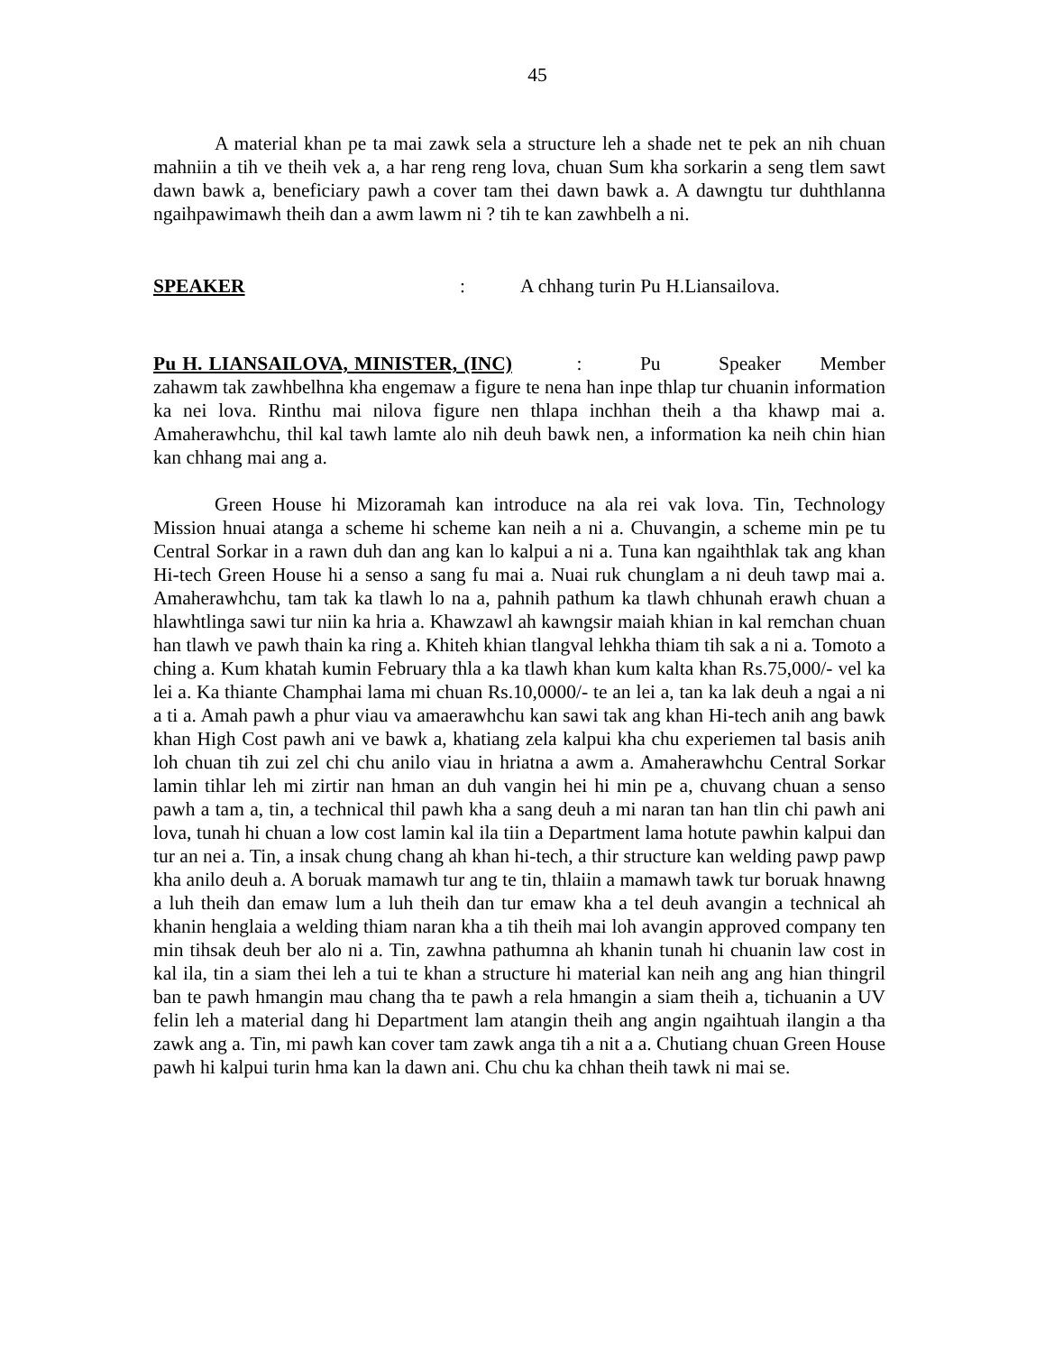45
A material khan pe ta mai zawk sela a structure leh a shade net te pek an nih chuan mahniin a tih ve theih vek a, a har reng reng lova, chuan Sum kha sorkarin a seng tlem sawt dawn bawk a, beneficiary pawh a cover tam thei dawn bawk a. A dawngtu tur duhthlanna ngaihpawimawh theih dan a awm lawm ni ? tih te kan zawhbelh a ni.
SPEAKER: A chhang turin Pu H.Liansailova.
Pu H. LIANSAILOVA, MINISTER, (INC) : Pu Speaker Member zahawm tak zawhbelhna kha engemaw a figure te nena han inpe thlap tur chuanin information ka nei lova. Rinthu mai nilova figure nen thlapa inchhan theih a tha khawp mai a. Amaherawhchu, thil kal tawh lamte alo nih deuh bawk nen, a information ka neih chin hian kan chhang mai ang a.
Green House hi Mizoramah kan introduce na ala rei vak lova. Tin, Technology Mission hnuai atanga a scheme hi scheme kan neih a ni a. Chuvangin, a scheme min pe tu Central Sorkar in a rawn duh dan ang kan lo kalpui a ni a. Tuna kan ngaihthlak tak ang khan Hi-tech Green House hi a senso a sang fu mai a. Nuai ruk chunglam a ni deuh tawp mai a. Amaherawhchu, tam tak ka tlawh lo na a, pahnih pathum ka tlawh chhunah erawh chuan a hlawhtlinga sawi tur niin ka hria a. Khawzawl ah kawngsir maiah khian in kal remchan chuan han tlawh ve pawh thain ka ring a. Khiteh khian tlangval lehkha thiam tih sak a ni a. Tomoto a ching a. Kum khatah kumin February thla a ka tlawh khan kum kalta khan Rs.75,000/- vel ka lei a. Ka thiante Champhai lama mi chuan Rs.10,0000/- te an lei a, tan ka lak deuh a ngai a ni a ti a. Amah pawh a phur viau va amaerawhchu kan sawi tak ang khan Hi-tech anih ang bawk khan High Cost pawh ani ve bawk a, khatiang zela kalpui kha chu experiemen tal basis anih loh chuan tih zui zel chi chu anilo viau in hriatna a awm a. Amaherawhchu Central Sorkar lamin tihlar leh mi zirtir nan hman an duh vangin hei hi min pe a, chuvang chuan a senso pawh a tam a, tin, a technical thil pawh kha a sang deuh a mi naran tan han tlin chi pawh ani lova, tunah hi chuan a low cost lamin kal ila tiin a Department lama hotute pawhin kalpui dan tur an nei a. Tin, a insak chung chang ah khan hi-tech, a thir structure kan welding pawp pawp kha anilo deuh a. A boruak mamawh tur ang te tin, thlaiin a mamawh tawk tur boruak hnawng a luh theih dan emaw lum a luh theih dan tur emaw kha a tel deuh avangin a technical ah khanin henglaia a welding thiam naran kha a tih theih mai loh avangin approved company ten min tihsak deuh ber alo ni a. Tin, zawhna pathumna ah khanin tunah hi chuanin law cost in kal ila, tin a siam thei leh a tui te khan a structure hi material kan neih ang ang hian thingril ban te pawh hmangin mau chang tha te pawh a rela hmangin a siam theih a, tichuanin a UV felin leh a material dang hi Department lam atangin theih ang angin ngaihtuah ilangin a tha zawk ang a. Tin, mi pawh kan cover tam zawk anga tih a nit a a. Chutiang chuan Green House pawh hi kalpui turin hma kan la dawn ani. Chu chu ka chhan theih tawk ni mai se.